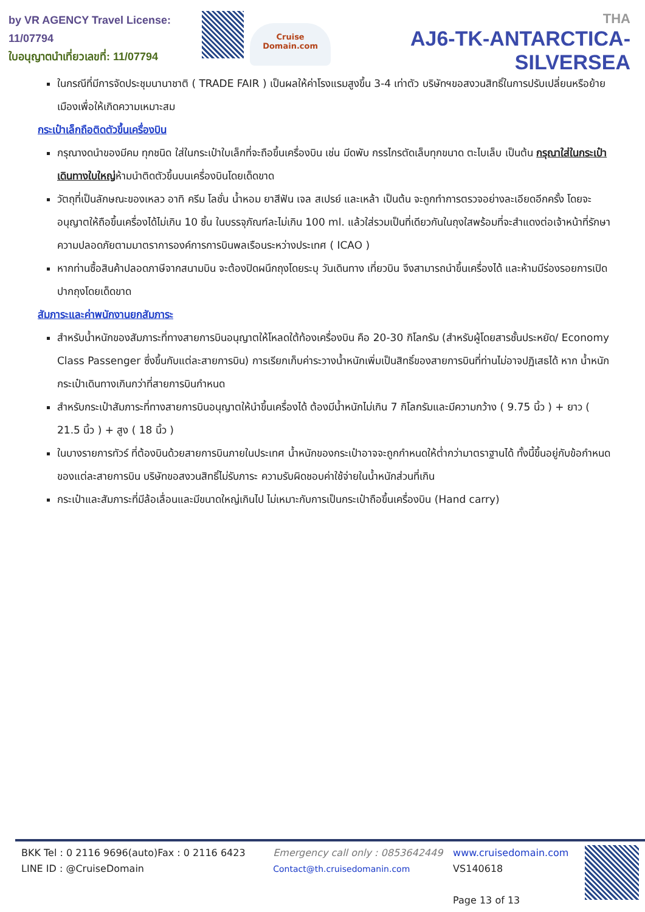by VR AGENCY Travel License: 11/07794
ใบอนุญาตนำเที่ยวเลขที่: 11/07794
Cruise Domain.com
THA
AJ6-TK-ANTARCTICA-SILVERSEA
ในกรณีที่มีการจัดประชุมนานาชาติ ( TRADE FAIR ) เป็นผลให้ค่าโรงแรมสูงขึ้น 3-4 เท่าตัว บริษัทฯขอสงวนสิทธิ์ในการปรับเปลี่ยนหรือย้ายเมืองเพื่อให้เกิดความเหมาะสม
กระเป๋าเล็กถือติดตัวขึ้นเครื่องบิน
กรุณางดนำของมีคม ทุกชนิด ใส่ในกระเป๋าใบเล็กที่จะถือขึ้นเครื่องบิน เช่น มีดพับ กรรไกรตัดเล็บทุกขนาด ตะไบเล็บ เป็นต้น กรุณาใส่ในกระเป๋าเดินทางใบใหญ่ห้ามนำติดตัวขึ้นบนเครื่องบินโดยเด็ดขาด
วัตถุที่เป็นลักษณะของเหลว อาทิ ครีม โลชั่น น้ำหอม ยาสีฟัน เจล สเปรย์ และเหล้า เป็นต้น จะถูกทำการตรวจอย่างละเอียดอีกครั้ง โดยจะอนุญาตให้ถือขึ้นเครื่องได้ไม่เกิน 10 ชิ้น ในบรรจุภัณฑ์ละไม่เกิน 100 ml. แล้วใส่รวมเป็นที่เดียวกันในถุงใสพร้อมที่จะสำแดงต่อเจ้าหน้าที่รักษาความปลอดภัยตามมาตราการองค์การการบินพลเรือนระหว่างประเทศ ( ICAO )
หากท่านซื้อสินค้าปลอดภาษีจากสนามบิน จะต้องปิดผนึกถุงโดยระบุ วันเดินทาง เที่ยวบิน จึงสามารถนำขึ้นเครื่องได้ และห้ามมีร่องรอยการเปิดปากถุงโดยเด็ดขาด
สัมภาระและค่าพนักงานยกสัมภาระ
สำหรับน้ำหนักของสัมภาระที่ทางสายการบินอนุญาตให้โหลดใต้ท้องเครื่องบิน คือ 20-30 กิโลกรัม (สำหรับผู้โดยสารชั้นประหยัด/ Economy Class Passenger ซึ่งขึ้นกับแต่ละสายการบิน) การเรียกเก็บค่าระวางน้ำหนักเพิ่มเป็นสิทธิ์ของสายการบินที่ท่านไม่อาจปฏิเสธได้ หาก น้ำหนักกระเป๋าเดินทางเกินกว่าที่สายการบินกำหนด
สำหรับกระเป๋าสัมภาระที่ทางสายการบินอนุญาตให้นำขึ้นเครื่องได้ ต้องมีน้ำหนักไม่เกิน 7 กิโลกรัมและมีความกว้าง ( 9.75 นิ้ว ) + ยาว ( 21.5 นิ้ว ) + สูง ( 18 นิ้ว )
ในบางรายการทัวร์ ที่ต้องบินด้วยสายการบินภายในประเทศ น้ำหนักของกระเป๋าอาจจะถูกกำหนดให้ต่ำกว่ามาตราฐานได้ ทั้งนี้ขึ้นอยู่กับข้อกำหนดของแต่ละสายการบิน บริษัทขอสงวนสิทธิ์ไม่รับภาระ ความรับผิดชอบค่าใช้จ่ายในน้ำหนักส่วนที่เกิน
กระเป๋าและสัมภาระที่มีล้อเลื่อนและมีขนาดใหญ่เกินไป ไม่เหมาะกับการเป็นกระเป๋าถือขึ้นเครื่องบิน (Hand carry)
BKK Tel : 0 2116 9696(auto)Fax : 0 2116 6423
LINE ID : @CruiseDomain
Emergency call only : 0853642449
Contact@th.cruisedomanin.com
www.cruisedomain.com
VS140618
Page 13 of 13